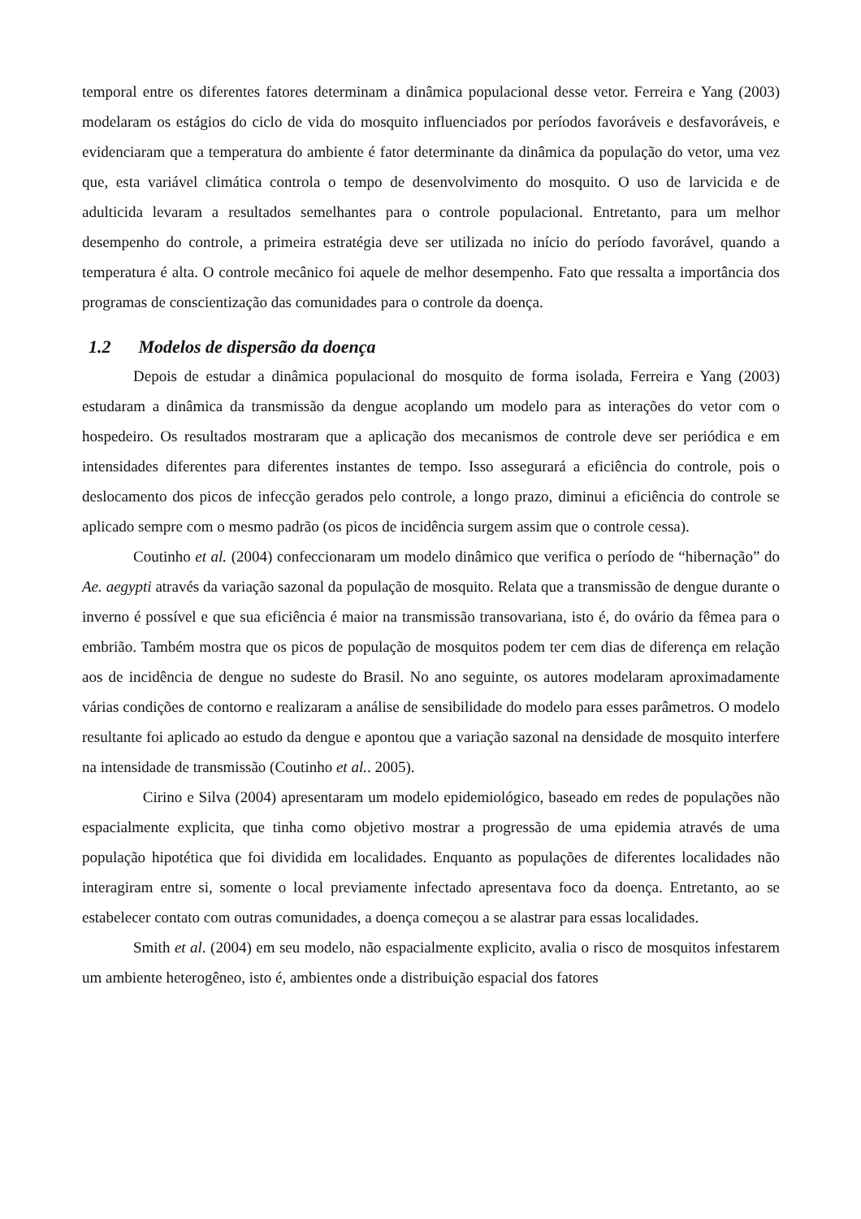temporal entre os diferentes fatores determinam a dinâmica populacional desse vetor. Ferreira e Yang (2003) modelaram os estágios do ciclo de vida do mosquito influenciados por períodos favoráveis e desfavoráveis, e evidenciaram que a temperatura do ambiente é fator determinante da dinâmica da população do vetor, uma vez que, esta variável climática controla o tempo de desenvolvimento do mosquito. O uso de larvicida e de adulticida levaram a resultados semelhantes para o controle populacional. Entretanto, para um melhor desempenho do controle, a primeira estratégia deve ser utilizada no início do período favorável, quando a temperatura é alta. O controle mecânico foi aquele de melhor desempenho. Fato que ressalta a importância dos programas de conscientização das comunidades para o controle da doença.
1.2 Modelos de dispersão da doença
Depois de estudar a dinâmica populacional do mosquito de forma isolada, Ferreira e Yang (2003) estudaram a dinâmica da transmissão da dengue acoplando um modelo para as interações do vetor com o hospedeiro. Os resultados mostraram que a aplicação dos mecanismos de controle deve ser periódica e em intensidades diferentes para diferentes instantes de tempo. Isso assegurará a eficiência do controle, pois o deslocamento dos picos de infecção gerados pelo controle, a longo prazo, diminui a eficiência do controle se aplicado sempre com o mesmo padrão (os picos de incidência surgem assim que o controle cessa).
Coutinho et al. (2004) confeccionaram um modelo dinâmico que verifica o período de “hibernação” do Ae. aegypti através da variação sazonal da população de mosquito. Relata que a transmissão de dengue durante o inverno é possível e que sua eficiência é maior na transmissão transovariana, isto é, do ovário da fêmea para o embrião. Também mostra que os picos de população de mosquitos podem ter cem dias de diferença em relação aos de incidência de dengue no sudeste do Brasil. No ano seguinte, os autores modelaram aproximadamente várias condições de contorno e realizaram a análise de sensibilidade do modelo para esses parâmetros. O modelo resultante foi aplicado ao estudo da dengue e apontou que a variação sazonal na densidade de mosquito interfere na intensidade de transmissão (Coutinho et al.. 2005).
Cirino e Silva (2004) apresentaram um modelo epidemiológico, baseado em redes de populações não espacialmente explicita, que tinha como objetivo mostrar a progressão de uma epidemia através de uma população hipotética que foi dividida em localidades. Enquanto as populações de diferentes localidades não interagiram entre si, somente o local previamente infectado apresentava foco da doença. Entretanto, ao se estabelecer contato com outras comunidades, a doença começou a se alastrar para essas localidades.
Smith et al. (2004) em seu modelo, não espacialmente explicito, avalia o risco de mosquitos infestarem um ambiente heterogêneo, isto é, ambientes onde a distribuição espacial dos fatores